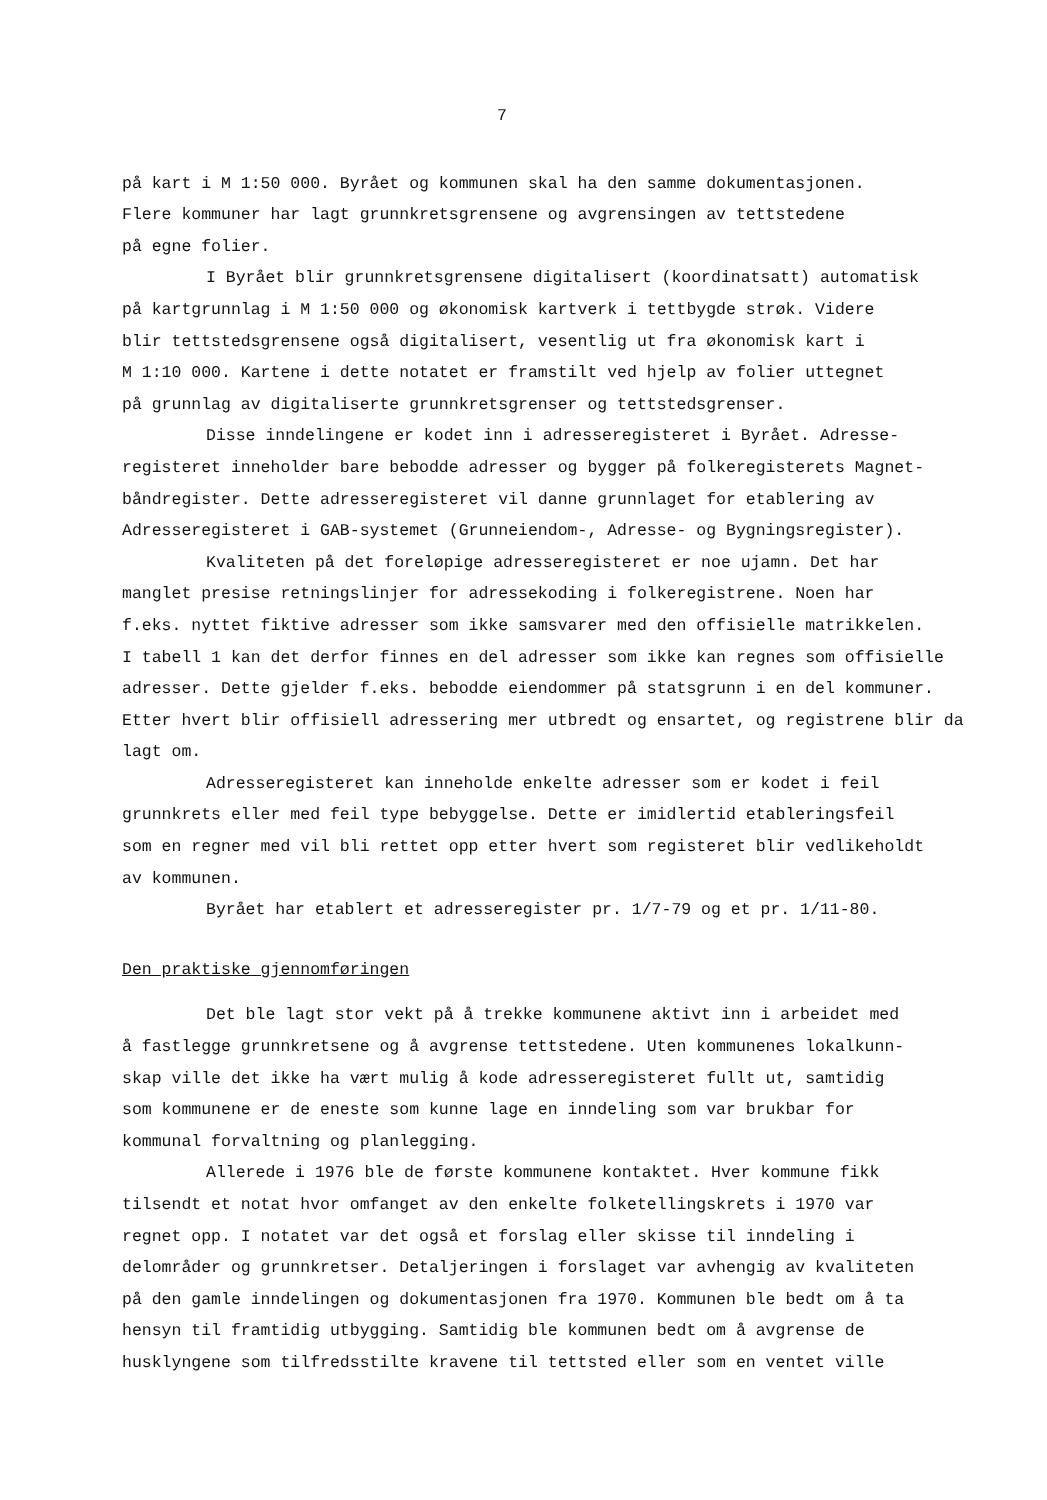7
på kart i M 1:50 000. Byrået og kommunen skal ha den samme dokumentasjonen. Flere kommuner har lagt grunnkretsgrensene og avgrensingen av tettstedene på egne folier.
I Byrået blir grunnkretsgrensene digitalisert (koordinatsatt) automatisk på kartgrunnlag i M 1:50 000 og økonomisk kartverk i tettbygde strøk. Videre blir tettstedsgrensene også digitalisert, vesentlig ut fra økonomisk kart i M 1:10 000. Kartene i dette notatet er framstilt ved hjelp av folier uttegnet på grunnlag av digitaliserte grunnkretsgrenser og tettstedsgrenser.
Disse inndelingene er kodet inn i adresseregisteret i Byrået. Adresse- registeret inneholder bare bebodde adresser og bygger på folkeregisterets Magnet- båndregister. Dette adresseregisteret vil danne grunnlaget for etablering av Adresseregisteret i GAB-systemet (Grunneiendom-, Adresse- og Bygningsregister).
Kvaliteten på det foreløpige adresseregisteret er noe ujamn. Det har manglet presise retningslinjer for adressekoding i folkeregistrene. Noen har f.eks. nyttet fiktive adresser som ikke samsvarer med den offisielle matrikkelen. I tabell 1 kan det derfor finnes en del adresser som ikke kan regnes som offisielle adresser. Dette gjelder f.eks. bebodde eiendommer på statsgrunn i en del kommuner. Etter hvert blir offisiell adressering mer utbredt og ensartet, og registrene blir da lagt om.
Adresseregisteret kan inneholde enkelte adresser som er kodet i feil grunnkrets eller med feil type bebyggelse. Dette er imidlertid etableringsfeil som en regner med vil bli rettet opp etter hvert som registeret blir vedlikeholdt av kommunen.
Byrået har etablert et adresseregister pr. 1/7-79 og et pr. 1/11-80.
Den praktiske gjennomføringen
Det ble lagt stor vekt på å trekke kommunene aktivt inn i arbeidet med å fastlegge grunnkretsene og å avgrense tettstedene. Uten kommunenes lokalkunn- skap ville det ikke ha vært mulig å kode adresseregisteret fullt ut, samtidig som kommunene er de eneste som kunne lage en inndeling som var brukbar for kommunal forvaltning og planlegging.
Allerede i 1976 ble de første kommunene kontaktet. Hver kommune fikk tilsendt et notat hvor omfanget av den enkelte folketellingskrets i 1970 var regnet opp. I notatet var det også et forslag eller skisse til inndeling i delområder og grunnkretser. Detaljeringen i forslaget var avhengig av kvaliteten på den gamle inndelingen og dokumentasjonen fra 1970. Kommunen ble bedt om å ta hensyn til framtidig utbygging. Samtidig ble kommunen bedt om å avgrense de husklyngene som tilfredsstilte kravene til tettsted eller som en ventet ville